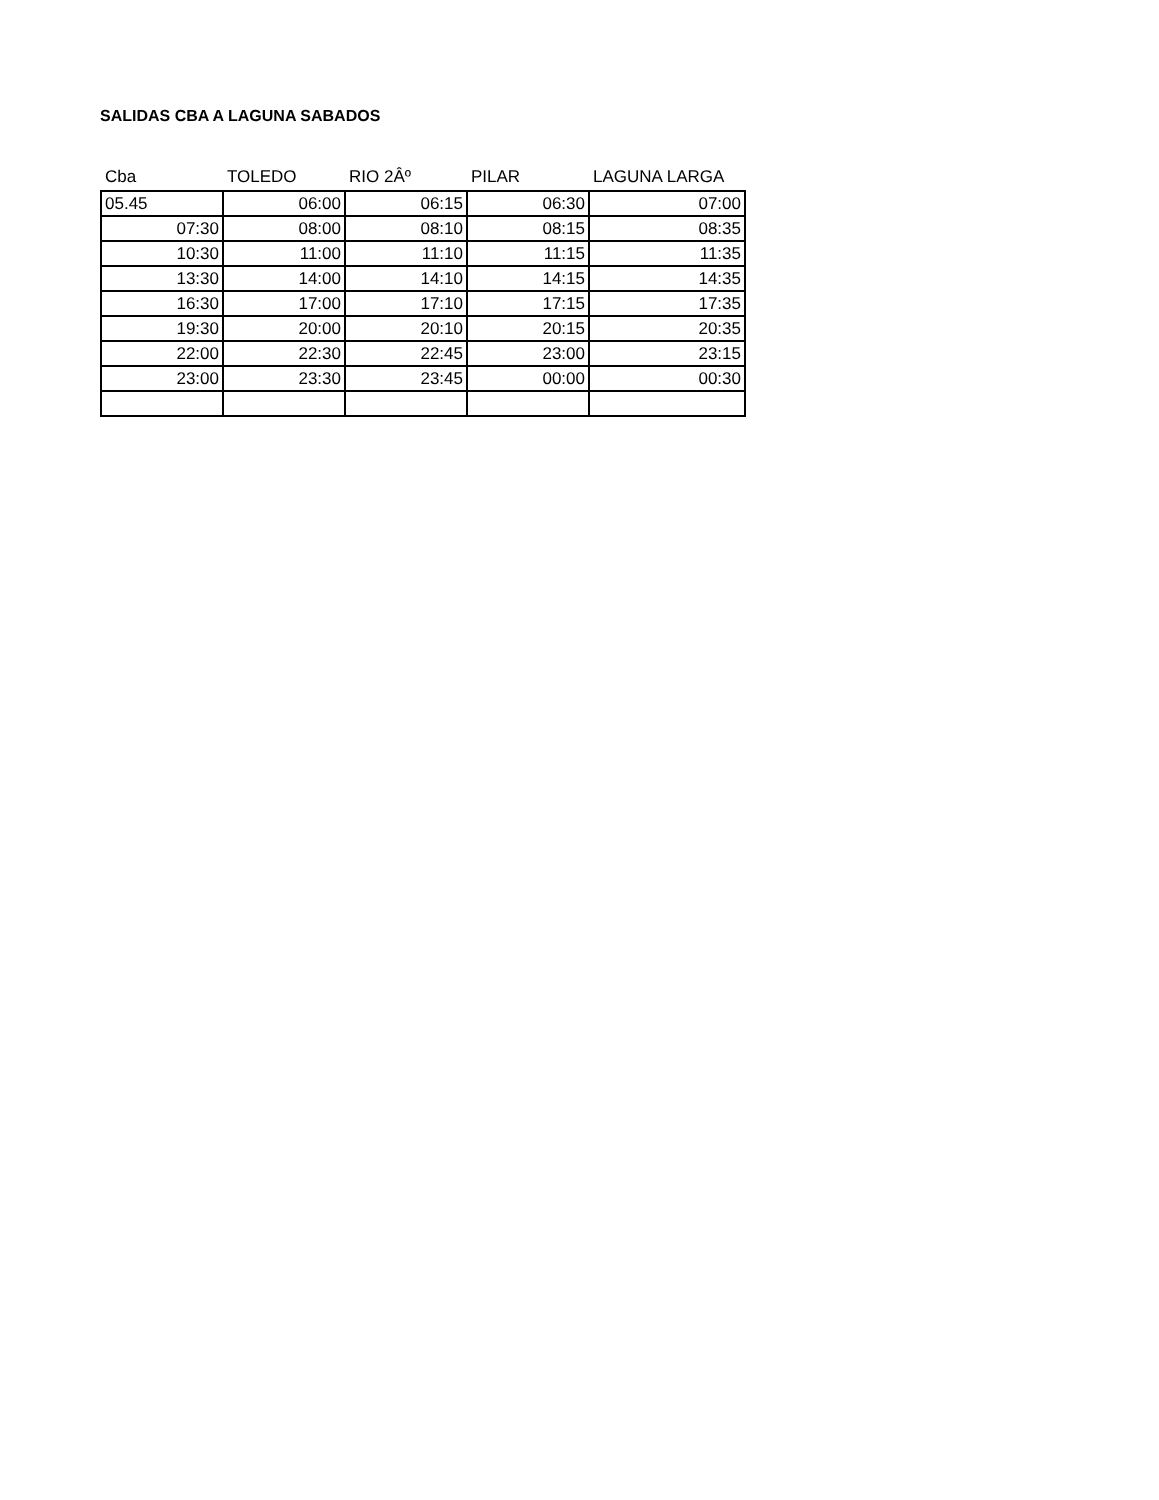SALIDAS CBA A LAGUNA SABADOS
| Cba | TOLEDO | RIO 2Âº | PILAR | LAGUNA LARGA |
| --- | --- | --- | --- | --- |
| 05.45 | 06:00 | 06:15 | 06:30 | 07:00 |
| 07:30 | 08:00 | 08:10 | 08:15 | 08:35 |
| 10:30 | 11:00 | 11:10 | 11:15 | 11:35 |
| 13:30 | 14:00 | 14:10 | 14:15 | 14:35 |
| 16:30 | 17:00 | 17:10 | 17:15 | 17:35 |
| 19:30 | 20:00 | 20:10 | 20:15 | 20:35 |
| 22:00 | 22:30 | 22:45 | 23:00 | 23:15 |
| 23:00 | 23:30 | 23:45 | 00:00 | 00:30 |